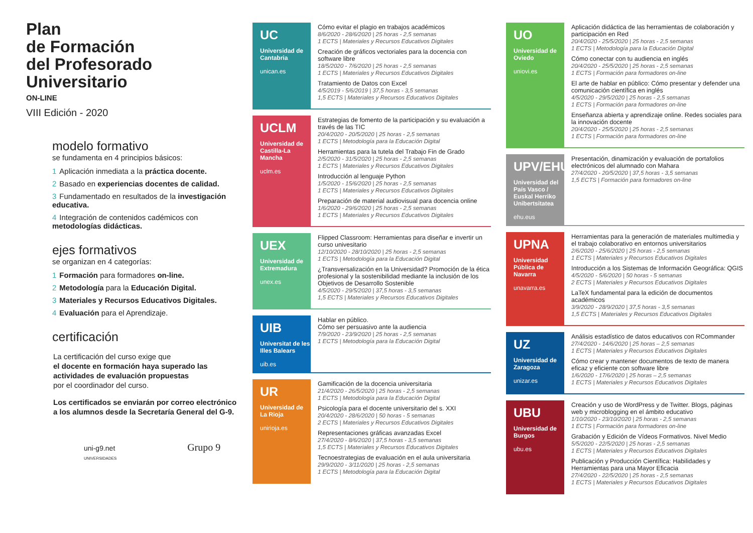Plan
de Formación
del Profesorado
Universitario
ON-LINE
VIII Edición - 2020
modelo formativo
se fundamenta en 4 principios básicos:
1 Aplicación inmediata a la práctica docente.
2 Basado en experiencias docentes de calidad.
3 Fundamentado en resultados de la investigación educativa.
4 Integración de contenidos cadémicos con metodologías didácticas.
ejes formativos
se organizan en 4 categorías:
1 Formación para formadores on-line.
2 Metodología para la Educación Digital.
3 Materiales y Recursos Educativos Digitales.
4 Evaluación para el Aprendizaje.
certificación
La certificación del curso exige que
el docente en formación haya superado las actividades de evaluación propuestas
por el coordinador del curso.
Los certificados se enviarán por correo electrónico a los alumnos desde la Secretaría General del G-9.
uni-g9.net Grupo 9 UNIVERSIDADES
UC
Universidad de Cantabria
unican.es
Cómo evitar el plagio en trabajos académicos
8/6/2020 - 28/6/2020 | 25 horas - 2,5 semanas
1 ECTS | Materiales y Recursos Educativos Digitales
Creación de gráficos vectoriales para la docencia con software libre
18/5/2020 - 7/6/2020 | 25 horas - 2,5 semanas
1 ECTS | Materiales y Recursos Educativos Digitales
Tratamiento de Datos con Excel
4/5/2019 - 5/6/2019 | 37,5 horas - 3,5 semanas
1,5 ECTS | Materiales y Recursos Educativos Digitales
UCLM
Universidad de Castilla-La Mancha
uclm.es
Estrategias de fomento de la participación y su evaluación a través de las TIC
20/4/2020 - 20/5/2020 | 25 horas - 2,5 semanas
1 ECTS | Metodología para la Educación Digital
Herramientas para la tutela del Trabajo Fin de Grado
2/5/2020 - 31/5/2020 | 25 horas - 2,5 semanas
1 ECTS | Materiales y Recursos Educativos Digitales
Introducción al lenguaje Python
1/5/2020 - 15/6/2020 | 25 horas - 2,5 semanas
1 ECTS | Materiales y Recursos Educativos Digitales
Preparación de material audiovisual para docencia online
1/6/2020 - 29/6/2020 | 25 horas - 2,5 semanas
1 ECTS | Materiales y Recursos Educativos Digitales
UEX
Universidad de Extremadura
unex.es
Flipped Classroom: Herramientas para diseñar e invertir un curso univesitario
12/10/2020 - 28/10/2020 | 25 horas - 2,5 semanas
1 ECTS | Metodología para la Educación Digital
¿Transversalización en la Universidad? Promoción de la ética profesional y la sostenibilidad mediante la inclusión de los Objetivos de Desarrollo Sostenible
4/5/2020 - 29/5/2020 | 37,5 horas - 3,5 semanas
1,5 ECTS | Materiales y Recursos Educativos Digitales
UIB
Universitat de les Illes Balears
uib.es
Hablar en público.
Cómo ser persuasivo ante la audiencia
7/9/2020 - 23/9/2020 | 25 horas - 2,5 semanas
1 ECTS | Metodología para la Educación Digital
UR
Universidad de La Rioja
unirioja.es
Gamificación de la docencia universitaria
21/4/2020 - 26/5/2020 | 25 horas - 2,5 semanas
1 ECTS | Metodología para la Educación Digital
Psicología para el docente universitario del s. XXI
20/4/2020 - 28/6/2020 | 50 horas - 5 semanas
2 ECTS | Materiales y Recursos Educativos Digitales
Representaciones gráficas avanzadas Excel
27/4/2020 - 8/6/2020 | 37,5 horas - 3,5 semanas
1,5 ECTS | Materiales y Recursos Educativos Digitales
Tecnoestrategias de evaluación en el aula universitaria
29/9/2020 - 3/11/2020 | 25 horas - 2,5 semanas
1 ECTS | Metodología para la Educación Digital
UO
Universidad de Oviedo
uniovi.es
Aplicación didáctica de las herramientas de colaboración y participación en Red
20/4/2020 - 25/5/2020 | 25 horas - 2,5 semanas
1 ECTS | Metodología para la Educación Digital
Cómo conectar con tu audiencia en inglés
20/4/2020 - 25/5/2020 | 25 horas - 2,5 semanas
1 ECTS | Formación para formadores on-line
El arte de hablar en público: Cómo presentar y defender una comunicación científica en inglés
4/5/2020 - 29/5/2020 | 25 horas - 2,5 semanas
1 ECTS | Formación para formadores on-line
Enseñanza abierta y aprendizaje online. Redes sociales para la innovación docente
20/4/2020 - 25/5/2020 | 25 horas - 2,5 semanas
1 ECTS | Formación para formadores on-line
UPV/EHU
Universidad del País Vasco / Euskal Herriko Unibertsitatea
ehu.eus
Presentación, dinamización y evaluación de portafolios electrónicos del alumnado con Mahara
27/4/2020 - 20/5/2020 | 37,5 horas - 3,5 semanas
1,5 ECTS | Formación para formadores on-line
UPNA
Universidad Pública de Navarra
unavarra.es
Herramientas para la generación de materiales multimedia y el trabajo colaborativo en entornos universitarios
2/6/2020 - 25/6/2020 | 25 horas - 2,5 semanas
1 ECTS | Materiales y Recursos Educativos Digitales
Introducción a los Sistemas de Información Geográfica: QGIS
4/5/2020 - 5/6/2020 | 50 horas - 5 semanas
2 ECTS | Materiales y Recursos Educativos Digitales
LaTeX fundamental para la edición de documentos académicos
3/9/2020 - 28/9/2020 | 37,5 horas - 3,5 semanas
1,5 ECTS | Materiales y Recursos Educativos Digitales
UZ
Universidad de Zaragoza
unizar.es
Análisis estadístico de datos educativos con RCommander
27/4/2020 - 14/6/2020 | 25 horas – 2,5 semanas
1 ECTS | Materiales y Recursos Educativos Digitales
Cómo crear y mantener documentos de texto de manera eficaz y eficiente con software libre
1/6/2020 - 17/6/2020 | 25 horas – 2,5 semanas
1 ECTS | Materiales y Recursos Educativos Digitales
UBU
Universidad de Burgos
ubu.es
Creación y uso de WordPress y de Twitter. Blogs, páginas web y microblogging en el ámbito educativo
1/10/2020 - 23/10/2020 | 25 horas - 2,5 semanas
1 ECTS | Formación para formadores on-line
Grabación y Edición de Vídeos Formativos. Nivel Medio
5/5/2020 - 22/5/2020 | 25 horas - 2,5 semanas
1 ECTS | Materiales y Recursos Educativos Digitales
Publicación y Producción Científica: Habilidades y Herramientas para una Mayor Eficacia
27/4/2020 - 22/5/2020 | 25 horas - 2,5 semanas
1 ECTS | Materiales y Recursos Educativos Digitales